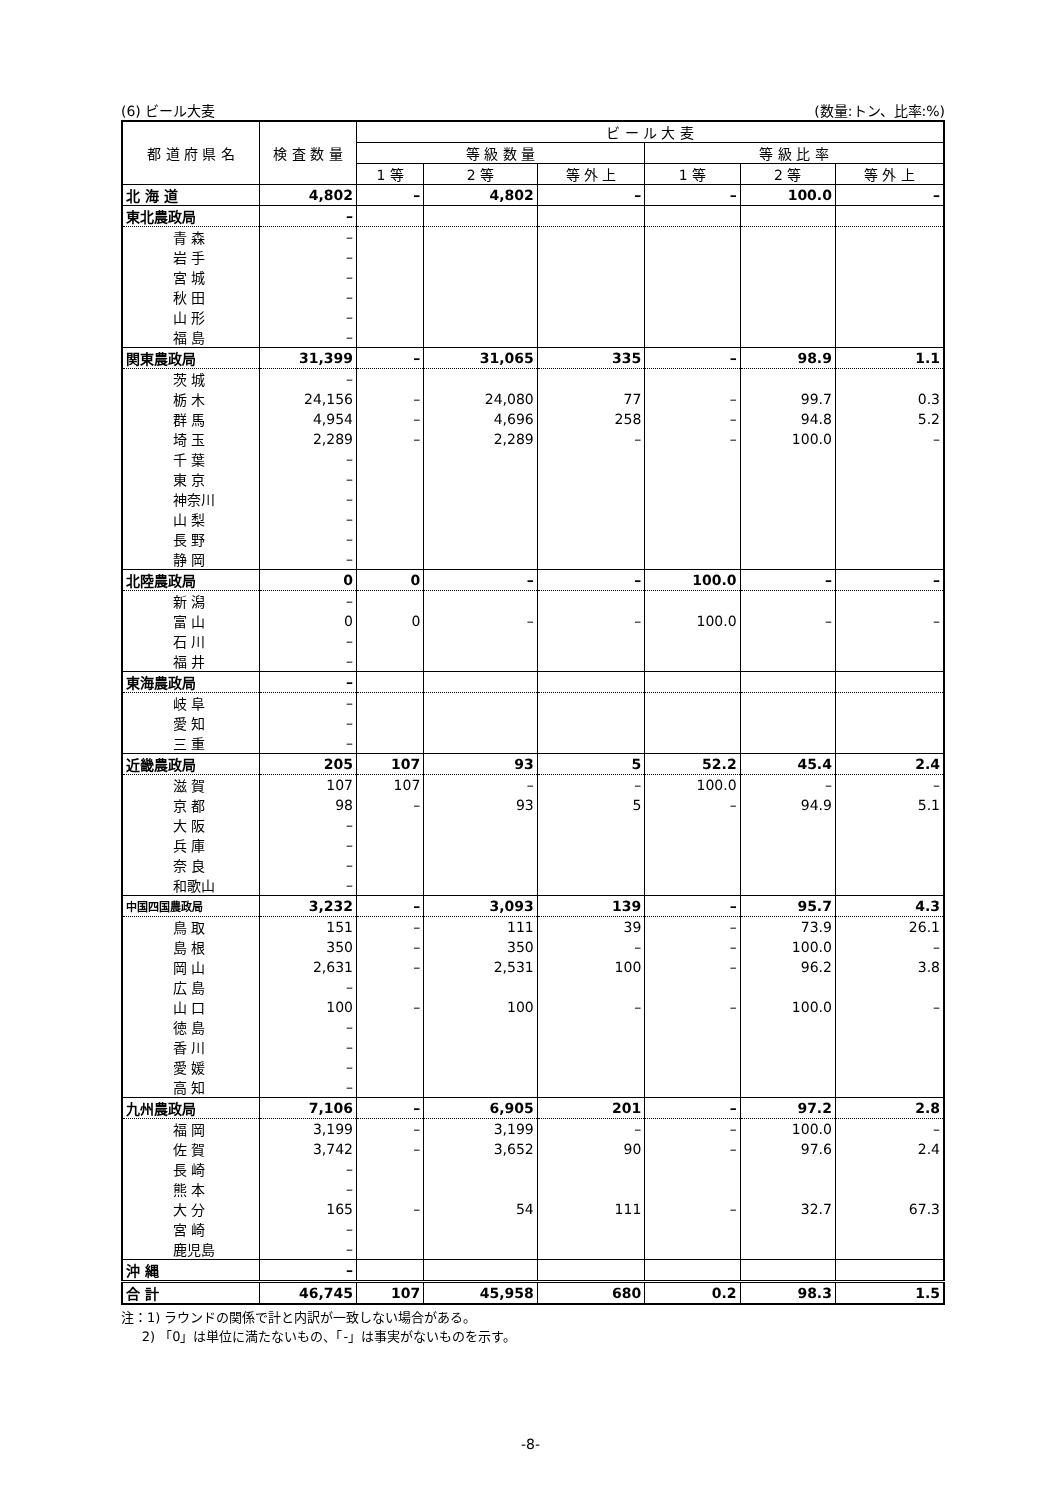(6) ビール大麦 (数量:トン、比率:%)
| 都 道 府 県 名 | 検 査 数 量 | ビ ー ル 大 麦 | | | | | |
| --- | --- | --- | --- | --- | --- | --- | --- |
| | | 等 級 数 量 | | | 等 級 比 率 | | |
| | | 1 等 | 2 等 | 等 外 上 | 1 等 | 2 等 | 等 外 上 |
| 北 海 道 | 4,802 | – | 4,802 | – | – | 100.0 | – |
| 東北農政局 | – | | | | | | |
| 青 森 | – | | | | | | |
| 岩 手 | – | | | | | | |
| 宮 城 | – | | | | | | |
| 秋 田 | – | | | | | | |
| 山 形 | – | | | | | | |
| 福 島 | – | | | | | | |
| 関東農政局 | 31,399 | – | 31,065 | 335 | – | 98.9 | 1.1 |
| 茨 城 | – | | | | | | |
| 栃 木 | 24,156 | – | 24,080 | 77 | – | 99.7 | 0.3 |
| 群 馬 | 4,954 | – | 4,696 | 258 | – | 94.8 | 5.2 |
| 埼 玉 | 2,289 | – | 2,289 | – | – | 100.0 | – |
| 千 葉 | – | | | | | | |
| 東 京 | – | | | | | | |
| 神奈川 | – | | | | | | |
| 山 梨 | – | | | | | | |
| 長 野 | – | | | | | | |
| 静 岡 | – | | | | | | |
| 北陸農政局 | 0 | 0 | – | – | 100.0 | – | – |
| 新 潟 | – | | | | | | |
| 富 山 | 0 | 0 | – | – | 100.0 | – | – |
| 石 川 | – | | | | | | |
| 福 井 | – | | | | | | |
| 東海農政局 | – | | | | | | |
| 岐 阜 | – | | | | | | |
| 愛 知 | – | | | | | | |
| 三 重 | – | | | | | | |
| 近畿農政局 | 205 | 107 | 93 | 5 | 52.2 | 45.4 | 2.4 |
| 滋 賀 | 107 | 107 | – | – | 100.0 | – | – |
| 京 都 | 98 | – | 93 | 5 | – | 94.9 | 5.1 |
| 大 阪 | – | | | | | | |
| 兵 庫 | – | | | | | | |
| 奈 良 | – | | | | | | |
| 和歌山 | – | | | | | | |
| 中国四国農政局 | 3,232 | – | 3,093 | 139 | – | 95.7 | 4.3 |
| 鳥 取 | 151 | – | 111 | 39 | – | 73.9 | 26.1 |
| 島 根 | 350 | – | 350 | – | – | 100.0 | – |
| 岡 山 | 2,631 | – | 2,531 | 100 | – | 96.2 | 3.8 |
| 広 島 | – | | | | | | |
| 山 口 | 100 | – | 100 | – | – | 100.0 | – |
| 徳 島 | – | | | | | | |
| 香 川 | – | | | | | | |
| 愛 媛 | – | | | | | | |
| 高 知 | – | | | | | | |
| 九州農政局 | 7,106 | – | 6,905 | 201 | – | 97.2 | 2.8 |
| 福 岡 | 3,199 | – | 3,199 | – | – | 100.0 | – |
| 佐 賀 | 3,742 | – | 3,652 | 90 | – | 97.6 | 2.4 |
| 長 崎 | – | | | | | | |
| 熊 本 | – | | | | | | |
| 大 分 | 165 | – | 54 | 111 | – | 32.7 | 67.3 |
| 宮 崎 | – | | | | | | |
| 鹿児島 | – | | | | | | |
| 沖 縄 | – | | | | | | |
| 合 計 | 46,745 | 107 | 45,958 | 680 | 0.2 | 98.3 | 1.5 |
注：1) ラウンドの関係で計と内訳が一致しない場合がある。
2) 「0」は単位に満たないもの、「-」は事実がないものを示す。
-8-